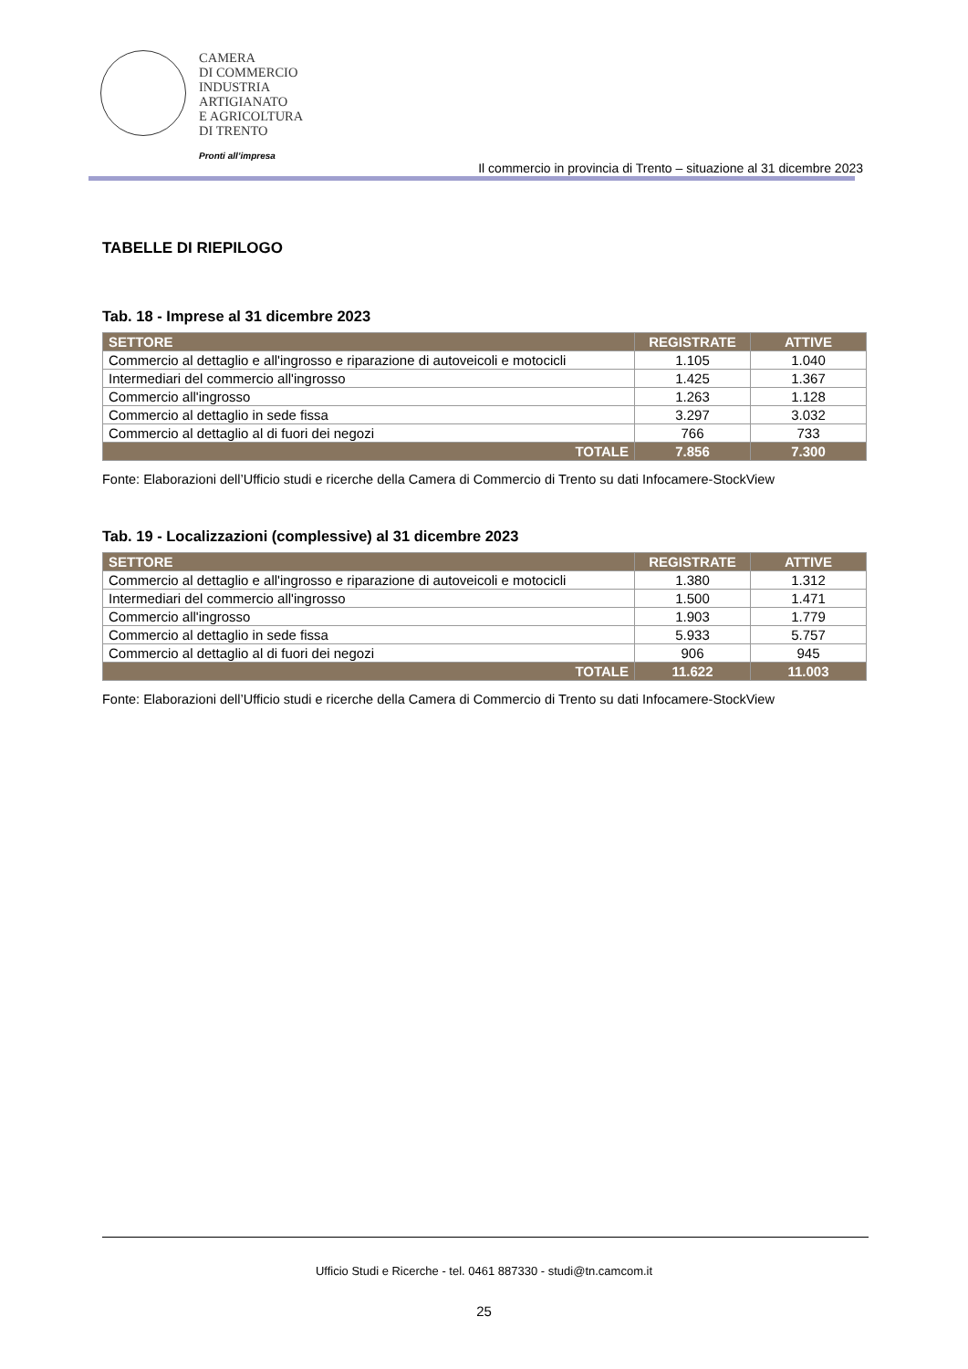CAMERA
DI COMMERCIO
INDUSTRIA
ARTIGIANATO
E AGRICOLTURA
DI TRENTO
Pronti all’impresa
Il commercio in provincia di Trento – situazione al 31 dicembre 2023
TABELLE DI RIEPILOGO
Tab. 18 - Imprese al 31 dicembre 2023
| SETTORE | REGISTRATE | ATTIVE |
| --- | --- | --- |
| Commercio al dettaglio e all'ingrosso e riparazione di autoveicoli e motocicli | 1.105 | 1.040 |
| Intermediari del commercio all'ingrosso | 1.425 | 1.367 |
| Commercio all'ingrosso | 1.263 | 1.128 |
| Commercio al dettaglio in sede fissa | 3.297 | 3.032 |
| Commercio al dettaglio al di fuori dei negozi | 766 | 733 |
| TOTALE | 7.856 | 7.300 |
Fonte: Elaborazioni dell’Ufficio studi e ricerche della Camera di Commercio di Trento su dati Infocamere-StockView
Tab. 19 - Localizzazioni (complessive) al 31 dicembre 2023
| SETTORE | REGISTRATE | ATTIVE |
| --- | --- | --- |
| Commercio al dettaglio e all'ingrosso e riparazione di autoveicoli e motocicli | 1.380 | 1.312 |
| Intermediari del commercio all'ingrosso | 1.500 | 1.471 |
| Commercio all'ingrosso | 1.903 | 1.779 |
| Commercio al dettaglio in sede fissa | 5.933 | 5.757 |
| Commercio al dettaglio al di fuori dei negozi | 906 | 945 |
| TOTALE | 11.622 | 11.003 |
Fonte: Elaborazioni dell’Ufficio studi e ricerche della Camera di Commercio di Trento su dati Infocamere-StockView
Ufficio Studi e Ricerche - tel. 0461 887330 - studi@tn.camcom.it
25